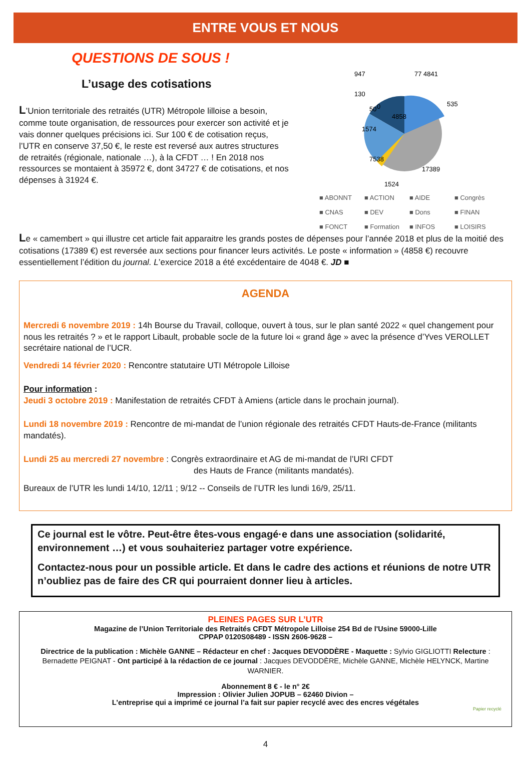ENTRE VOUS ET NOUS
QUESTIONS DE SOUS !
L’usage des cotisations
L’Union territoriale des retraités (UTR) Métropole lilloise a besoin, comme toute organisation, de ressources pour exercer son activité et je vais donner quelques précisions ici. Sur 100 € de cotisation reçus, l’UTR en conserve 37,50 €, le reste est reversé aux autres structures de retraités (régionale, nationale …), à la CFDT … ! En 2018 nos ressources se montaient à 35972 €, dont 34727 € de cotisations, et nos dépenses à 31924 €.
947
130
1574
77 4841
535
7538
17389
1524
0
4858
50
■ ABONNT ■ ACTION ■ AIDE ■ Congrès ■ CNAS ■ DEV ■ Dons ■ FINAN ■ FONCT ■ Formation ■ INFOS ■ LOISIRS
Le « camembert » qui illustre cet article fait apparaitre les grands postes de dépenses pour l’année 2018 et plus de la moitié des cotisations (17389 €) est reversée aux sections pour financer leurs activités. Le poste « information » (4858 €) recouvre essentiellement l’édition du journal. L’exercice 2018 a été excédentaire de 4048 €. JD ■
AGENDA
Mercredi 6 novembre 2019 : 14h Bourse du Travail, colloque, ouvert à tous, sur le plan santé 2022 « quel changement pour nous les retraités ? » et le rapport Libault, probable socle de la future loi « grand âge » avec la présence d’Yves VEROLLET secrétaire national de l’UCR.
Vendredi 14 février 2020 : Rencontre statutaire UTI Métropole Lilloise
Pour information :
Jeudi 3 octobre 2019 : Manifestation de retraités CFDT à Amiens (article dans le prochain journal).
Lundi 18 novembre 2019 : Rencontre de mi-mandat de l’union régionale des retraités CFDT Hauts-de-France (militants mandatés).
Lundi 25 au mercredi 27 novembre : Congrès extraordinaire et AG de mi-mandat de l’URI CFDT
des Hauts de France (militants mandatés).
Bureaux de l’UTR les lundi 14/10, 12/11 ; 9/12 -- Conseils de l’UTR les lundi 16/9, 25/11.
Ce journal est le vôtre. Peut-être êtes-vous engagé·e dans une association (solidarité, environnement …) et vous souhaiteriez partager votre expérience.
Contactez-nous pour un possible article. Et dans le cadre des actions et réunions de notre UTR n’oubliez pas de faire des CR qui pourraient donner lieu à articles.
PLEINES PAGES SUR L’UTR
Magazine de l’Union Territoriale des Retraités CFDT Métropole Lilloise 254 Bd de l'Usine 59000-Lille
CPPAP 0120S08489 - ISSN 2606-9628 –
Directrice de la publication : Michèle GANNE – Rédacteur en chef : Jacques DEVODDÈRE - Maquette : Sylvio GIGLIOTTI Relecture : Bernadette PEIGNAT - Ont participé à la rédaction de ce journal : Jacques DEVODDÈRE, Michèle GANNE, Michèle HELYNCK, Martine WARNIER.
Abonnement 8 € - le n° 2€
Impression : Olivier Julien JOPUB – 62460 Divion –
L’entreprise qui a imprimé ce journal l’a fait sur papier recyclé avec des encres végétales
Papier recyclé
4